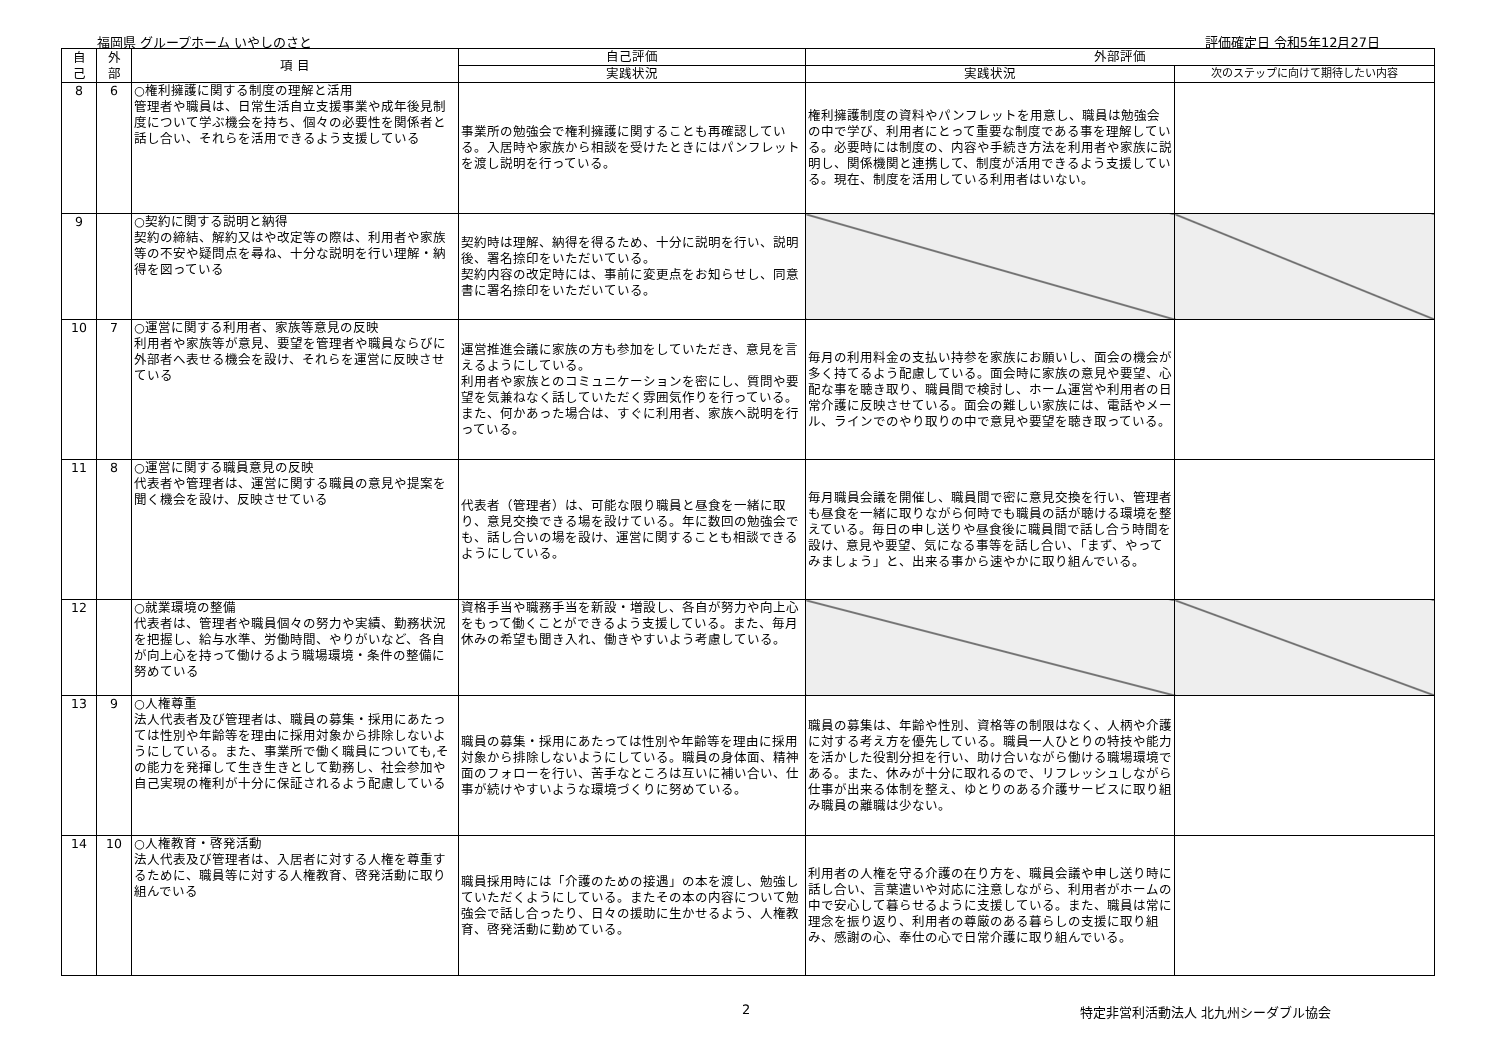福岡県 グループホーム いやしのさと 評価確定日 令和5年12月27日
| 自 己 | 外 部 | 項 目 | 自己評価 | 外部評価 | |
| --- | --- | --- | --- | --- | --- |
| | | | 実践状況 | 実践状況 | 次のステップに向けて期待したい内容 |
| 8 | 6 | ○権利擁護に関する制度の理解と活用 管理者や職員は、日常生活自立支援事業や成年後見制度について学ぶ機会を持ち、個々の必要性を関係者と話し合い、それらを活用できるよう支援している | 事業所の勉強会で権利擁護に関することも再確認している。入居時や家族から相談を受けたときにはパンフレットを渡し説明を行っている。 | 権利擁護制度の資料やパンフレットを用意し、職員は勉強会の中で学び、利用者にとって重要な制度である事を理解している。必要時には制度の、内容や手続き方法を利用者や家族に説明し、関係機関と連携して、制度が活用できるよう支援している。現在、制度を活用している利用者はいない。 | |
| 9 | | ○契約に関する説明と納得 契約の締結、解約又はや改定等の際は、利用者や家族等の不安や疑問点を尋ね、十分な説明を行い理解・納得を図っている | 契約時は理解、納得を得るため、十分に説明を行い、説明後、署名捺印をいただいている。 契約内容の改定時には、事前に変更点をお知らせし、同意書に署名捺印をいただいている。 | | |
| 10 | 7 | ○運営に関する利用者、家族等意見の反映 利用者や家族等が意見、要望を管理者や職員ならびに外部者へ表せる機会を設け、それらを運営に反映させている | 運営推進会議に家族の方も参加をしていただき、意見を言えるようにしている。 利用者や家族とのコミュニケーションを密にし、質問や要望を気兼ねなく話していただく雰囲気作りを行っている。また、何かあった場合は、すぐに利用者、家族へ説明を行っている。 | 毎月の利用料金の支払い持参を家族にお願いし、面会の機会が多く持てるよう配慮している。面会時に家族の意見や要望、心配な事を聴き取り、職員間で検討し、ホーム運営や利用者の日常介護に反映させている。面会の難しい家族には、電話やメール、ラインでのやり取りの中で意見や要望を聴き取っている。 | |
| 11 | 8 | ○運営に関する職員意見の反映 代表者や管理者は、運営に関する職員の意見や提案を聞く機会を設け、反映させている | 代表者（管理者）は、可能な限り職員と昼食を一緒に取り、意見交換できる場を設けている。年に数回の勉強会でも、話し合いの場を設け、運営に関することも相談できるようにしている。 | 毎月職員会議を開催し、職員間で密に意見交換を行い、管理者も昼食を一緒に取りながら何時でも職員の話が聴ける環境を整えている。毎日の申し送りや昼食後に職員間で話し合う時間を設け、意見や要望、気になる事等を話し合い、「まず、やってみましょう」と、出来る事から速やかに取り組んでいる。 | |
| 12 | | ○就業環境の整備 代表者は、管理者や職員個々の努力や実績、勤務状況を把握し、給与水準、労働時間、やりがいなど、各自が向上心を持って働けるよう職場環境・条件の整備に努めている | 資格手当や職務手当を新設・増設し、各自が努力や向上心をもって働くことができるよう支援している。また、毎月休みの希望も聞き入れ、働きやすいよう考慮している。 | | |
| 13 | 9 | ○人権尊重 法人代表者及び管理者は、職員の募集・採用にあたっては性別や年齢等を理由に採用対象から排除しないようにしている。また、事業所で働く職員についても,その能力を発揮して生き生きとして勤務し、社会参加や自己実現の権利が十分に保証されるよう配慮している | 職員の募集・採用にあたっては性別や年齢等を理由に採用対象から排除しないようにしている。職員の身体面、精神面のフォローを行い、苦手なところは互いに補い合い、仕事が続けやすいような環境づくりに努めている。 | 職員の募集は、年齢や性別、資格等の制限はなく、人柄や介護に対する考え方を優先している。職員一人ひとりの特技や能力を活かした役割分担を行い、助け合いながら働ける職場環境である。また、休みが十分に取れるので、リフレッシュしながら仕事が出来る体制を整え、ゆとりのある介護サービスに取り組み職員の離職は少ない。 | |
| 14 | 10 | ○人権教育・啓発活動 法人代表及び管理者は、入居者に対する人権を尊重するために、職員等に対する人権教育、啓発活動に取り組んでいる | 職員採用時には「介護のための接遇」の本を渡し、勉強していただくようにしている。またその本の内容について勉強会で話し合ったり、日々の援助に生かせるよう、人権教育、啓発活動に勤めている。 | 利用者の人権を守る介護の在り方を、職員会議や申し送り時に話し合い、言葉遣いや対応に注意しながら、利用者がホームの中で安心して暮らせるように支援している。また、職員は常に理念を振り返り、利用者の尊厳のある暮らしの支援に取り組み、感謝の心、奉仕の心で日常介護に取り組んでいる。 | |
2 特定非営利活動法人 北九州シーダブル協会